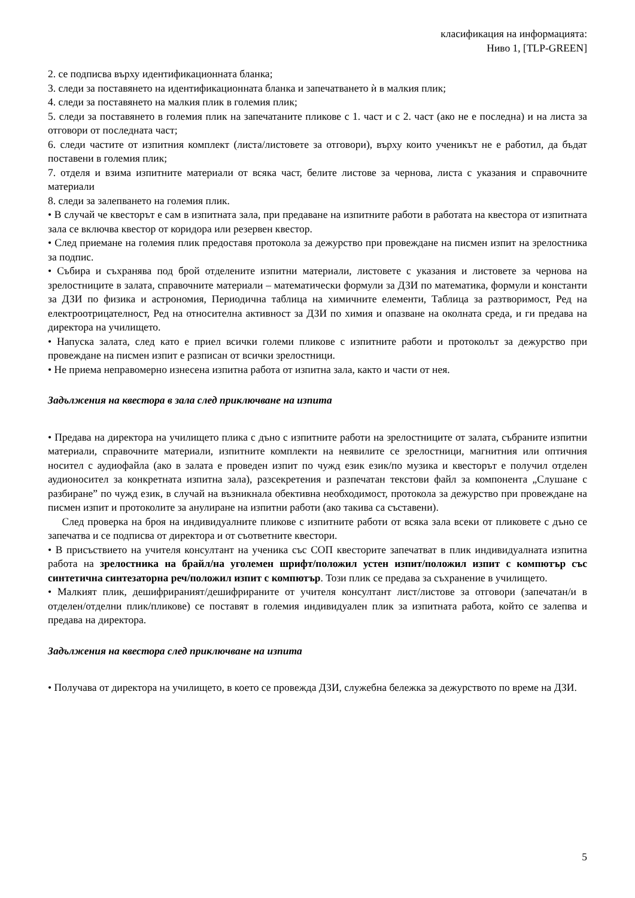класификация на информацията:
Ниво 1, [TLP-GREEN]
2. се подписва върху идентификационната бланка;
3. следи за поставянето на идентификационната бланка и запечатването ѝ в малкия плик;
4. следи за поставянето на малкия плик в големия плик;
5. следи за поставянето в големия плик на запечатаните пликове с 1. част и с 2. част (ако не е последна) и на листа за отговори от последната част;
6. следи частите от изпитния комплект (листа/листовете за отговори), върху които ученикът не е работил, да бъдат поставени в големия плик;
7. отделя и взима изпитните материали от всяка част, белите листове за чернова, листа с указания и справочните материали
8. следи за залепването на големия плик.
• В случай че квесторът е сам в изпитната зала, при предаване на изпитните работи в работата на квестора от изпитната зала се включва квестор от коридора или резервен квестор.
• След приемане на големия плик предоставя протокола за дежурство при провеждане на писмен изпит на зрелостника за подпис.
• Събира и съхранява под брой отделените изпитни материали, листовете с указания и листовете за чернова на зрелостниците в залата, справочните материали – математически формули за ДЗИ по математика, формули и константи за ДЗИ по физика и астрономия, Периодична таблица на химичните елементи, Таблица за разтворимост, Ред на електроотрицателност, Ред на относителна активност за ДЗИ по химия и опазване на околната среда, и ги предава на директора на училището.
• Напуска залата, след като е приел всички големи пликове с изпитните работи и протоколът за дежурство при провеждане на писмен изпит е разписан от всички зрелостници.
• Не приема неправомерно изнесена изпитна работа от изпитна зала, както и части от нея.
Задължения на квестора в зала след приключване на изпита
• Предава на директора на училището плика с дъно с изпитните работи на зрелостниците от залата, събраните изпитни материали, справочните материали, изпитните комплекти на неявилите се зрелостници, магнитния или оптичния носител с аудиофайла (ако в залата е проведен изпит по чужд език език/по музика и квесторът е получил отделен аудионосител за конкретната изпитна зала), разсекретения и разпечатан текстови файл за компонента „Слушане с разбиране” по чужд език, в случай на възникнала обективна необходимост, протокола за дежурство при провеждане на писмен изпит и протоколите за анулиране на изпитни работи (ако такива са съставени).
След проверка на броя на индивидуалните пликове с изпитните работи от всяка зала всеки от пликовете с дъно се запечатва и се подписва от директора и от съответните квестори.
• В присъствието на учителя консултант на ученика със СОП квесторите запечатват в плик индивидуалната изпитна работа на зрелостника на брайл/на уголемен шрифт/положил устен изпит/положил изпит с компютър със синтетична синтезаторна реч/положил изпит с компютър. Този плик се предава за съхранение в училището.
• Малкият плик, дешифрираният/дешифрираните от учителя консултант лист/листове за отговори (запечатан/и в отделен/отделни плик/пликове) се поставят в големия индивидуален плик за изпитната работа, който се залепва и предава на директора.
Задължения на квестора след приключване на изпита
• Получава от директора на училището, в което се провежда ДЗИ, служебна бележка за дежурството по време на ДЗИ.
5